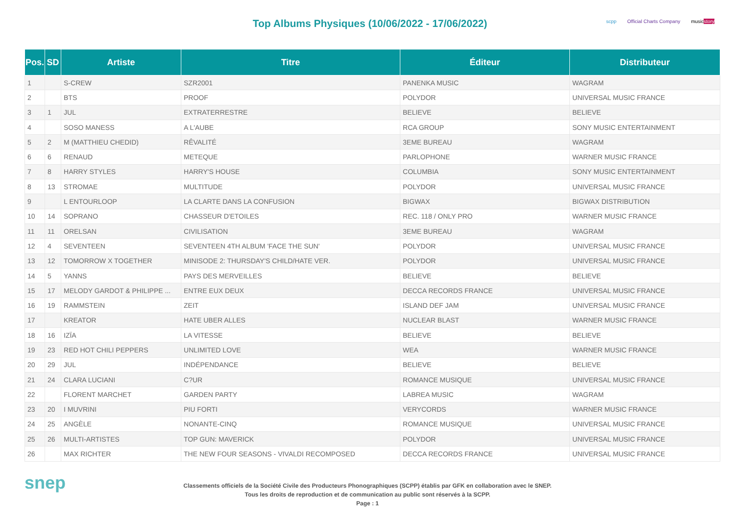Top Albums Physiques (10/06/2022 - 17/06/2022)
scpp Official Charts Company musicstory
| Pos. | SD | Artiste | Titre | Éditeur | Distributeur |
| --- | --- | --- | --- | --- | --- |
| 1 | | S-CREW | SZR2001 | PANENKA MUSIC | WAGRAM |
| 2 | | BTS | PROOF | POLYDOR | UNIVERSAL MUSIC FRANCE |
| 3 | 1 | JUL | EXTRATERRESTRE | BELIEVE | BELIEVE |
| 4 | | SOSO MANESS | A L'AUBE | RCA GROUP | SONY MUSIC ENTERTAINMENT |
| 5 | 2 | M (MATTHIEU CHEDID) | RÊVALITÉ | 3EME BUREAU | WAGRAM |
| 6 | 6 | RENAUD | METEQUE | PARLOPHONE | WARNER MUSIC FRANCE |
| 7 | 8 | HARRY STYLES | HARRY'S HOUSE | COLUMBIA | SONY MUSIC ENTERTAINMENT |
| 8 | 13 | STROMAE | MULTITUDE | POLYDOR | UNIVERSAL MUSIC FRANCE |
| 9 | | L ENTOURLOOP | LA CLARTE DANS LA CONFUSION | BIGWAX | BIGWAX DISTRIBUTION |
| 10 | 14 | SOPRANO | CHASSEUR D'ETOILES | REC. 118 / ONLY PRO | WARNER MUSIC FRANCE |
| 11 | 11 | ORELSAN | CIVILISATION | 3EME BUREAU | WAGRAM |
| 12 | 4 | SEVENTEEN | SEVENTEEN 4TH ALBUM 'FACE THE SUN' | POLYDOR | UNIVERSAL MUSIC FRANCE |
| 13 | 12 | TOMORROW X TOGETHER | MINISODE 2: THURSDAY'S CHILD/HATE VER. | POLYDOR | UNIVERSAL MUSIC FRANCE |
| 14 | 5 | YANNS | PAYS DES MERVEILLES | BELIEVE | BELIEVE |
| 15 | 17 | MELODY GARDOT & PHILIPPE ... | ENTRE EUX DEUX | DECCA RECORDS FRANCE | UNIVERSAL MUSIC FRANCE |
| 16 | 19 | RAMMSTEIN | ZEIT | ISLAND DEF JAM | UNIVERSAL MUSIC FRANCE |
| 17 | | KREATOR | HATE UBER ALLES | NUCLEAR BLAST | WARNER MUSIC FRANCE |
| 18 | 16 | IZÏA | LA VITESSE | BELIEVE | BELIEVE |
| 19 | 23 | RED HOT CHILI PEPPERS | UNLIMITED LOVE | WEA | WARNER MUSIC FRANCE |
| 20 | 29 | JUL | INDÉPENDANCE | BELIEVE | BELIEVE |
| 21 | 24 | CLARA LUCIANI | C?UR | ROMANCE MUSIQUE | UNIVERSAL MUSIC FRANCE |
| 22 | | FLORENT MARCHET | GARDEN PARTY | LABREA MUSIC | WAGRAM |
| 23 | 20 | I MUVRINI | PIU FORTI | VERYCORDS | WARNER MUSIC FRANCE |
| 24 | 25 | ANGÈLE | NONANTE-CINQ | ROMANCE MUSIQUE | UNIVERSAL MUSIC FRANCE |
| 25 | 26 | MULTI-ARTISTES | TOP GUN: MAVERICK | POLYDOR | UNIVERSAL MUSIC FRANCE |
| 26 | | MAX RICHTER | THE NEW FOUR SEASONS - VIVALDI RECOMPOSED | DECCA RECORDS FRANCE | UNIVERSAL MUSIC FRANCE |
snep
Classements officiels de la Société Civile des Producteurs Phonographiques (SCPP) établis par GFK en collaboration avec le SNEP.
Tous les droits de reproduction et de communication au public sont réservés à la SCPP.
Page : 1